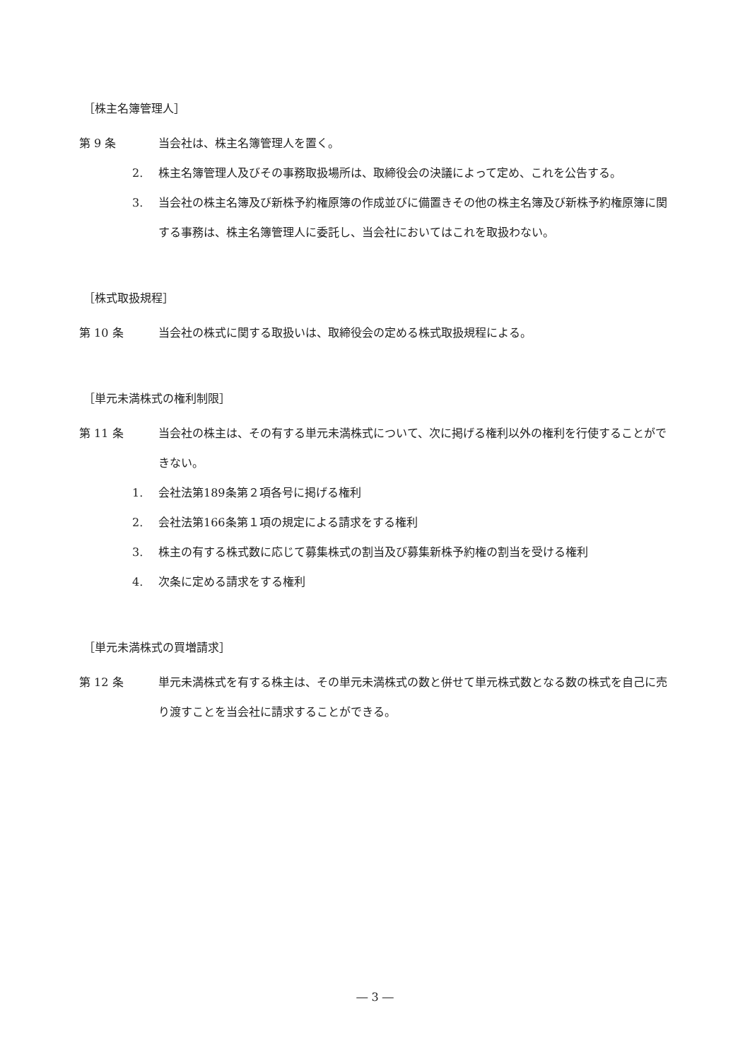［株主名簿管理人］
第 9 条 当会社は、株主名簿管理人を置く。
2. 株主名簿管理人及びその事務取扱場所は、取締役会の決議によって定め、これを公告する。
3. 当会社の株主名簿及び新株予約権原簿の作成並びに備置きその他の株主名簿及び新株予約権原簿に関する事務は、株主名簿管理人に委託し、当会社においてはこれを取扱わない。
［株式取扱規程］
第 10 条 当会社の株式に関する取扱いは、取締役会の定める株式取扱規程による。
［単元未満株式の権利制限］
第 11 条 当会社の株主は、その有する単元未満株式について、次に掲げる権利以外の権利を行使することができない。
1. 会社法第189条第２項各号に掲げる権利
2. 会社法第166条第１項の規定による請求をする権利
3. 株主の有する株式数に応じて募集株式の割当及び募集新株予約権の割当を受ける権利
4. 次条に定める請求をする権利
［単元未満株式の買増請求］
第 12 条 単元未満株式を有する株主は、その単元未満株式の数と併せて単元株式数となる数の株式を自己に売り渡すことを当会社に請求することができる。
― 3 ―